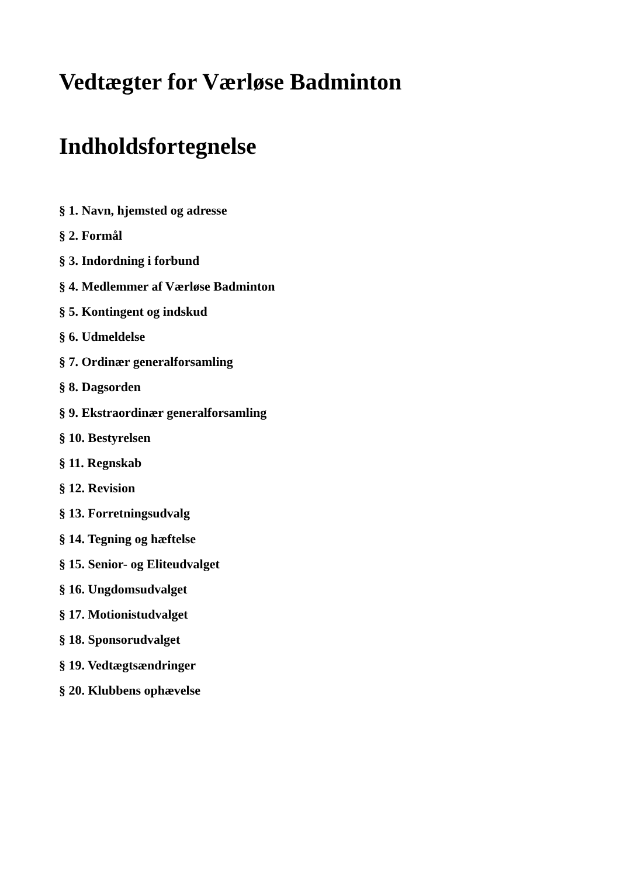Vedtægter for Værløse Badminton
Indholdsfortegnelse
§ 1. Navn, hjemsted og adresse
§ 2. Formål
§ 3. Indordning i forbund
§ 4. Medlemmer af Værløse Badminton
§ 5. Kontingent og indskud
§ 6. Udmeldelse
§ 7. Ordinær generalforsamling
§ 8. Dagsorden
§ 9. Ekstraordinær generalforsamling
§ 10. Bestyrelsen
§ 11. Regnskab
§ 12. Revision
§ 13. Forretningsudvalg
§ 14. Tegning og hæftelse
§ 15. Senior- og Eliteudvalget
§ 16. Ungdomsudvalget
§ 17. Motionistudvalget
§ 18. Sponsorudvalget
§ 19. Vedtægtsændringer
§ 20. Klubbens ophævelse